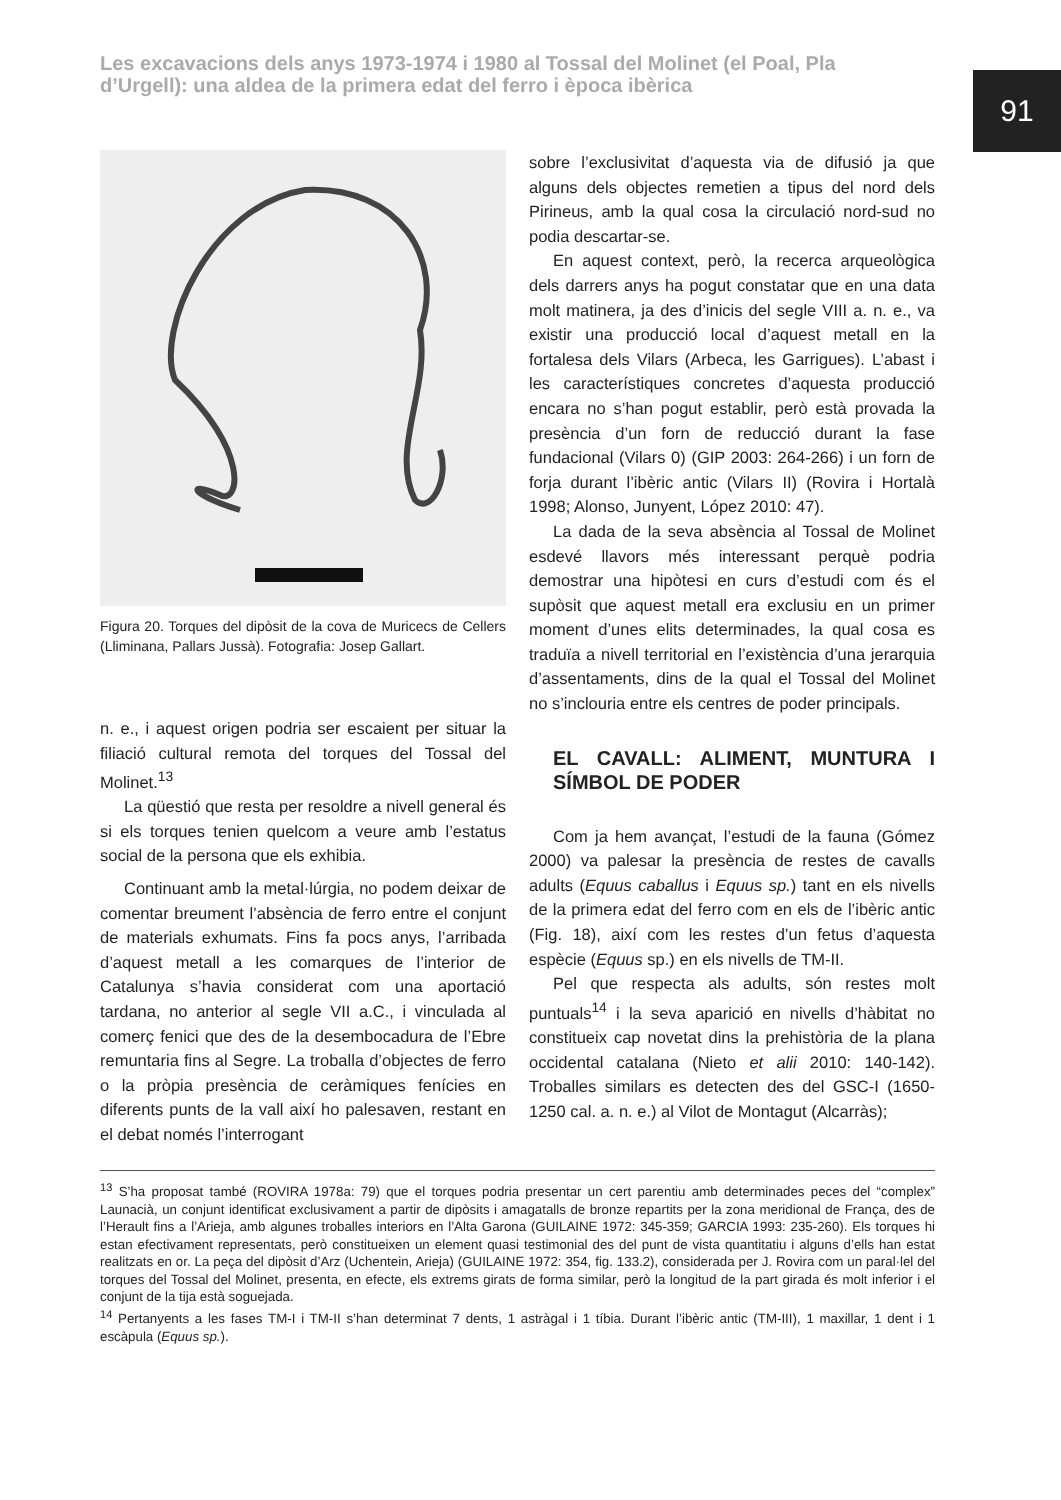Les excavacions dels anys 1973-1974 i 1980 al Tossal del Molinet (el Poal, Pla d’Urgell): una aldea de la primera edat del ferro i època ibèrica
91
Figura 20. Torques del dipòsit de la cova de Muricecs de Cellers (Lliminana, Pallars Jussà). Fotografia: Josep Gallart.
n. e., i aquest origen podria ser escaient per situar la filiació cultural remota del torques del Tossal del Molinet.<sup>13</sup>
La qüestió que resta per resoldre a nivell general és si els torques tenien quelcom a veure amb l’estatus social de la persona que els exhibia.
Continuant amb la metal·lúrgia, no podem deixar de comentar breument l’absència de ferro entre el conjunt de materials exhumats. Fins fa pocs anys, l’arribada d’aquest metall a les comarques de l’interior de Catalunya s’havia considerat com una aportació tardana, no anterior al segle VII a.C., i vinculada al comerç fenici que des de la desembocadura de l’Ebre remuntaria fins al Segre. La troballa d’objectes de ferro o la pròpia presència de ceràmiques fenícies en diferents punts de la vall així ho palesaven, restant en el debat només l’interrogant
sobre l’exclusivitat d’aquesta via de difusió ja que alguns dels objectes remetien a tipus del nord dels Pirineus, amb la qual cosa la circulació nord-sud no podia descartar-se.
En aquest context, però, la recerca arqueològica dels darrers anys ha pogut constatar que en una data molt matinera, ja des d’inicis del segle VIII a. n. e., va existir una producció local d’aquest metall en la fortalesa dels Vilars (Arbeca, les Garrigues). L’abast i les característiques concretes d’aquesta producció encara no s’han pogut establir, però està provada la presència d’un forn de reducció durant la fase fundacional (Vilars 0) (GIP 2003: 264-266) i un forn de forja durant l’ibèric antic (Vilars II) (Rovira i Hortalà 1998; Alonso, Junyent, López 2010: 47).
La dada de la seva absència al Tossal de Molinet esdevé llavors més interessant perquè podria demostrar una hipòtesi en curs d’estudi com és el supòsit que aquest metall era exclusiu en un primer moment d’unes elits determinades, la qual cosa es traduïa a nivell territorial en l’existència d’una jerarquia d’assentaments, dins de la qual el Tossal del Molinet no s’inclouria entre els centres de poder principals.
EL CAVALL: ALIMENT, MUNTURA I SÍMBOL DE PODER
Com ja hem avançat, l’estudi de la fauna (Gómez 2000) va palesar la presència de restes de cavalls adults (Equus caballus i Equus sp.) tant en els nivells de la primera edat del ferro com en els de l’ibèric antic (Fig. 18), així com les restes d’un fetus d’aquesta espècie (Equus sp.) en els nivells de TM-II.
Pel que respecta als adults, són restes molt puntuals<sup>14</sup> i la seva aparició en nivells d’hàbitat no constitueix cap novetat dins la prehistòria de la plana occidental catalana (Nieto et alii 2010: 140-142). Troballes similars es detecten des del GSC-I (1650-1250 cal. a. n. e.) al Vilot de Montagut (Alcarràs);
<sup>13</sup> S’ha proposat també (ROVIRA 1978a: 79) que el torques podria presentar un cert parentiu amb determinades peces del “complex” Launacià, un conjunt identificat exclusivament a partir de dipòsits i amagatalls de bronze repartits per la zona meridional de França, des de l’Herault fins a l’Arieja, amb algunes troballes interiors en l’Alta Garona (GUILAINE 1972: 345-359; GARCIA 1993: 235-260). Els torques hi estan efectivament representats, però constitueixen un element quasi testimonial des del punt de vista quantitatiu i alguns d’ells han estat realitzats en or. La peça del dipòsit d’Arz (Uchentein, Arieja) (GUILAINE 1972: 354, fig. 133.2), considerada per J. Rovira com un paral·lel del torques del Tossal del Molinet, presenta, en efecte, els extrems girats de forma similar, però la longitud de la part girada és molt inferior i el conjunt de la tija està soguejada.
<sup>14</sup> Pertanyents a les fases TM-I i TM-II s’han determinat 7 dents, 1 astràgal i 1 tíbia. Durant l’ibèric antic (TM-III), 1 maxillar, 1 dent i 1 escàpula (Equus sp.).